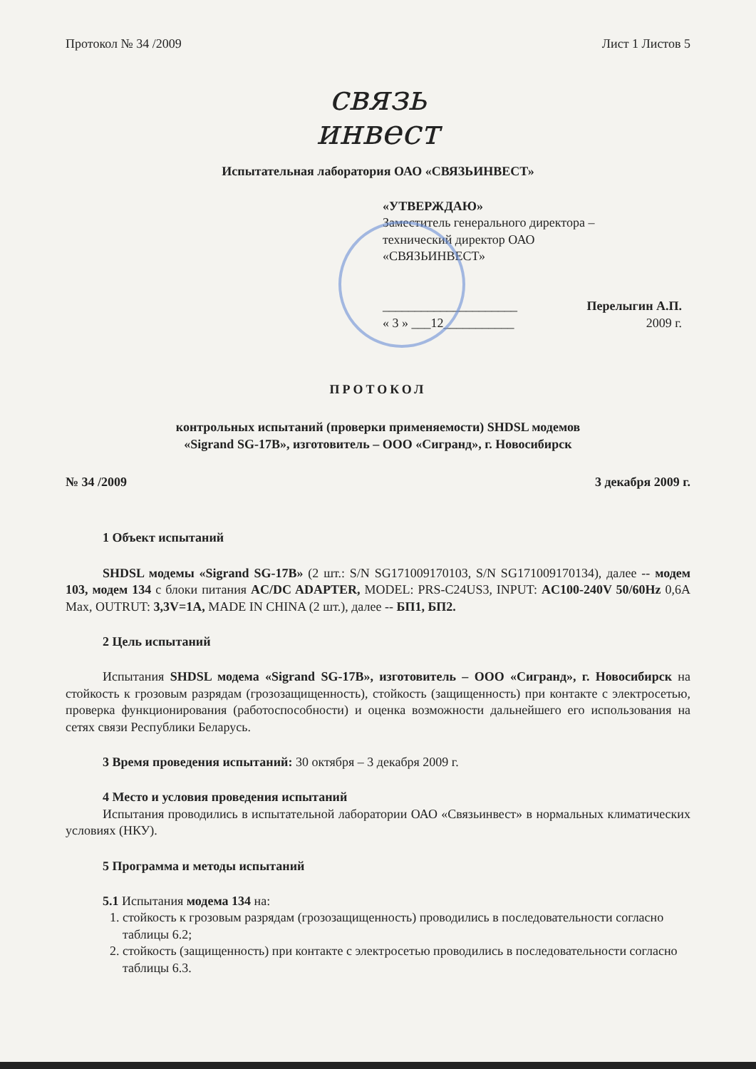Протокол № 34 /2009 Лист 1 Листов 5
связь
инвест
Испытательная лаборатория ОАО «СВЯЗЬИНВЕСТ»
«УТВЕРЖДАЮ»
Заместитель генерального директора –
технический директор ОАО
«СВЯЗЬИНВЕСТ»
_____________________ Перелыгин А.П.
« 3 » ___12___________ 2009 г.
ПРОТОКОЛ
контрольных испытаний (проверки применяемости) SHDSL модемов
«Sigrand SG-17B», изготовитель – ООО «Сигранд», г. Новосибирск
№ 34 /2009 3 декабря 2009 г.
1 Объект испытаний
SHDSL модемы «Sigrand SG-17B» (2 шт.: S/N SG171009170103, S/N SG171009170134), далее -- модем 103, модем 134 с блоки питания AC/DC ADAPTER, MODEL: PRS-C24US3, INPUT: AC100-240V 50/60Hz 0,6A Max, OUTRUT: 3,3V=1A, MADE IN CHINA (2 шт.), далее -- БП1, БП2.
2 Цель испытаний
Испытания SHDSL модема «Sigrand SG-17B», изготовитель – ООО «Сигранд», г. Новосибирск на стойкость к грозовым разрядам (грозозащищенность), стойкость (защищенность) при контакте с электросетью, проверка функционирования (работоспособности) и оценка возможности дальнейшего его использования на сетях связи Республики Беларусь.
3 Время проведения испытаний: 30 октября – 3 декабря 2009 г.
4 Место и условия проведения испытаний
Испытания проводились в испытательной лаборатории ОАО «Связьинвест» в нормальных климатических условиях (НКУ).
5 Программа и методы испытаний
5.1 Испытания модема 134 на:
1. стойкость к грозовым разрядам (грозозащищенность) проводились в последовательности согласно таблицы 6.2;
2. стойкость (защищенность) при контакте с электросетью проводились в последовательности согласно таблицы 6.3.